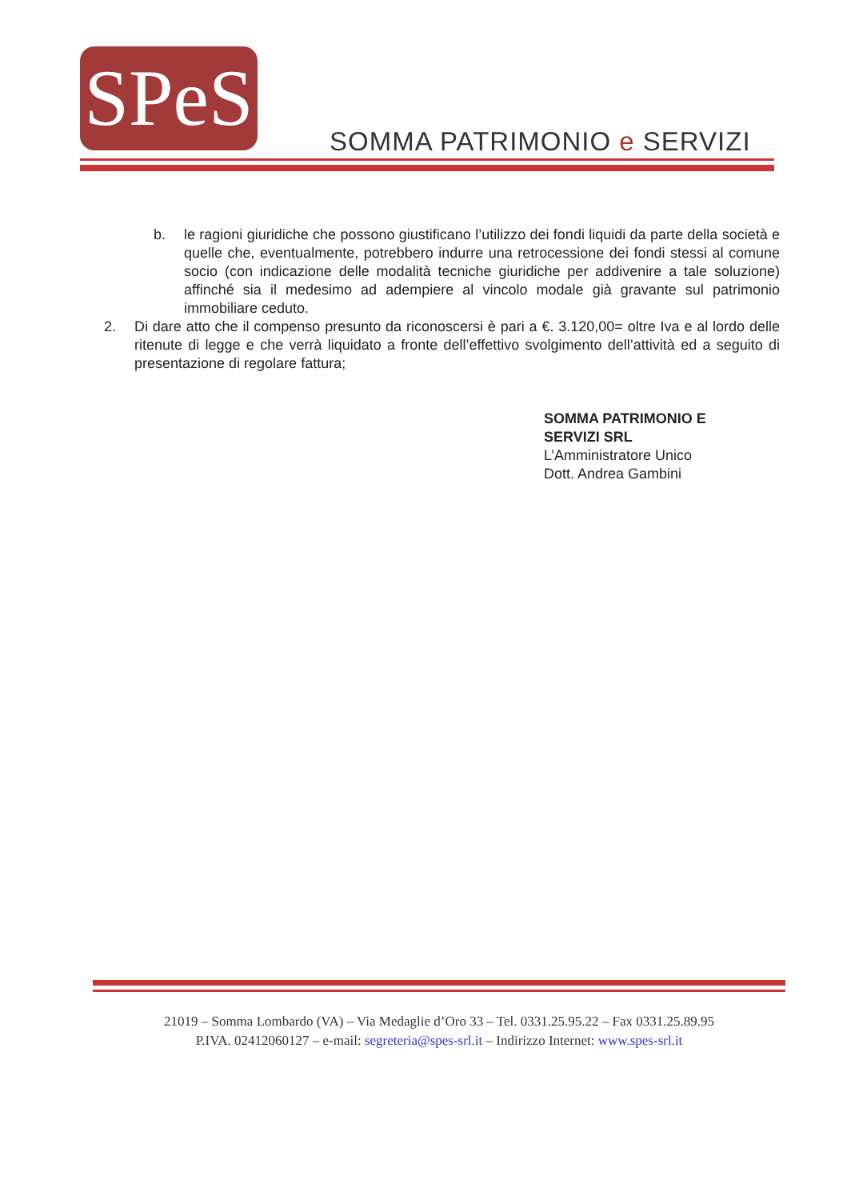SPeS
SOMMA PATRIMONIO e SERVIZI
b. le ragioni giuridiche che possono giustificano l’utilizzo dei fondi liquidi da parte della società e quelle che, eventualmente, potrebbero indurre una retrocessione dei fondi stessi al comune socio (con indicazione delle modalità tecniche giuridiche per addivenire a tale soluzione) affinché sia il medesimo ad adempiere al vincolo modale già gravante sul patrimonio immobiliare ceduto.
2. Di dare atto che il compenso presunto da riconoscersi è pari a €. 3.120,00= oltre Iva e al lordo delle ritenute di legge e che verrà liquidato a fronte dell’effettivo svolgimento dell’attività ed a seguito di presentazione di regolare fattura;
SOMMA PATRIMONIO E
SERVIZI SRL
L’Amministratore Unico
Dott. Andrea Gambini
21019 – Somma Lombardo (VA) – Via Medaglie d’Oro 33 – Tel. 0331.25.95.22 – Fax 0331.25.89.95
P.IVA. 02412060127 – e-mail: segreteria@spes-srl.it – Indirizzo Internet: www.spes-srl.it